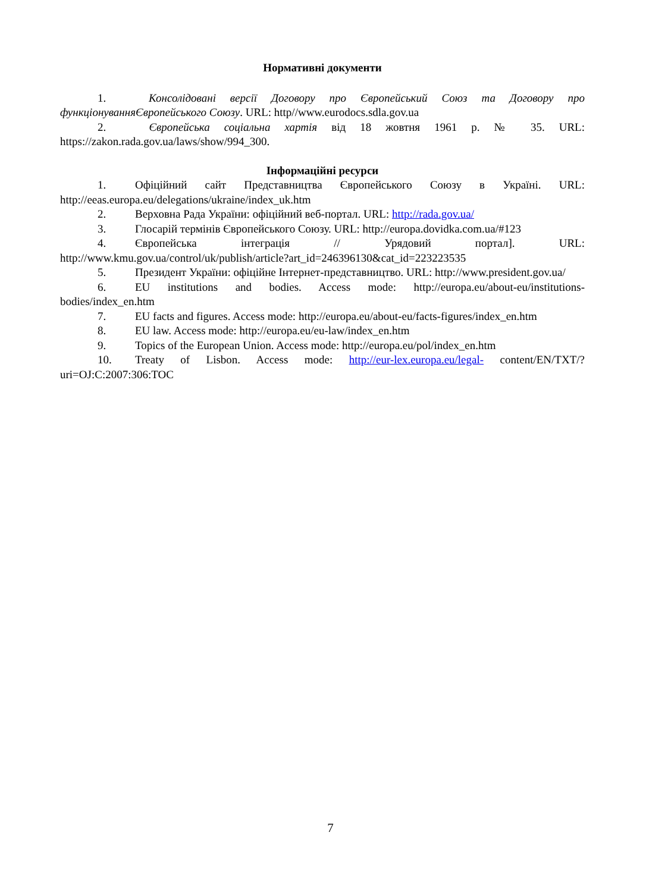Нормативні документи
1. Консолідовані версії Договору про Європейський Союз та Договору про функціонуванняЄвропейського Союзу. URL: http//www.eurodocs.sdla.gov.ua
2. Європейська соціальна хартія від 18 жовтня 1961 р. № 35. URL: https://zakon.rada.gov.ua/laws/show/994_300.
Інформаційні ресурси
1. Офіційний сайт Представництва Європейського Союзу в Україні. URL: http://eeas.europa.eu/delegations/ukraine/index_uk.htm
2. Верховна Рада України: офіційний веб-портал. URL: http://rada.gov.ua/
3. Глосарій термінів Європейського Союзу. URL: http://europa.dovidka.com.ua/#123
4. Європейська інтеграція // Урядовий портал]. URL: http://www.kmu.gov.ua/control/uk/publish/article?art_id=246396130&cat_id=223223535
5. Президент України: офіційне Інтернет-представництво. URL: http://www.president.gov.ua/
6. EU institutions and bodies. Access mode: http://europa.eu/about-eu/institutions-bodies/index_en.htm
7. EU facts and figures. Access mode: http://europa.eu/about-eu/facts-figures/index_en.htm
8. EU law. Access mode: http://europa.eu/eu-law/index_en.htm
9. Topics of the European Union. Access mode: http://europa.eu/pol/index_en.htm
10. Treaty of Lisbon. Access mode: http://eur-lex.europa.eu/legal- content/EN/TXT/?uri=OJ:C:2007:306:TOC
7